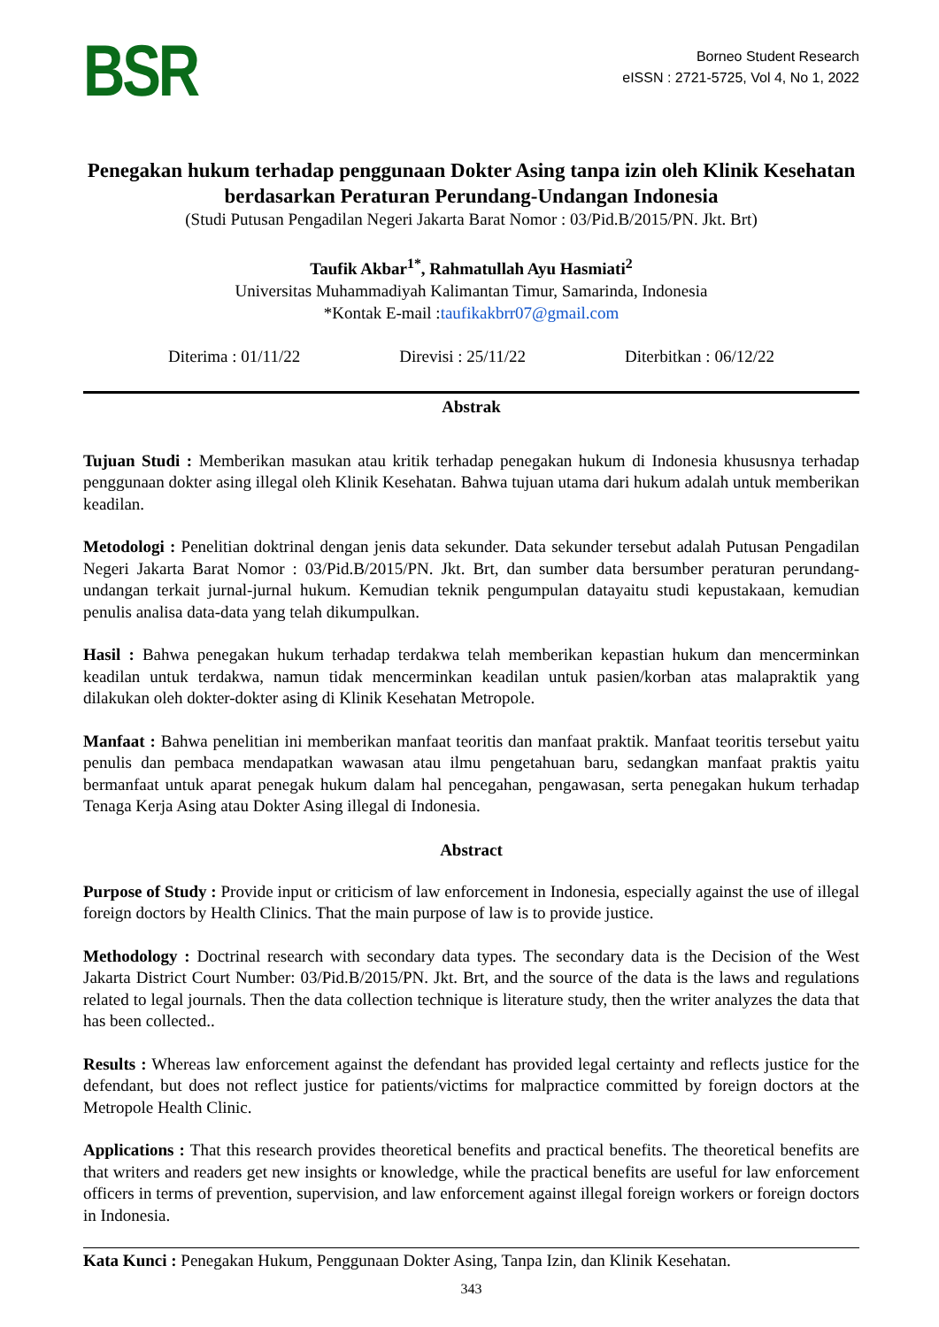BSR
Borneo Student Research
eISSN : 2721-5725, Vol 4, No 1, 2022
Penegakan hukum terhadap penggunaan Dokter Asing tanpa izin oleh Klinik Kesehatan berdasarkan Peraturan Perundang-Undangan Indonesia
(Studi Putusan Pengadilan Negeri Jakarta Barat Nomor : 03/Pid.B/2015/PN. Jkt. Brt)
Taufik Akbar<sup>1*</sup>, Rahmatullah Ayu Hasmiati<sup>2</sup>
Universitas Muhammadiyah Kalimantan Timur, Samarinda, Indonesia
*Kontak E-mail :taufikakbrr07@gmail.com
Diterima : 01/11/22 Direvisi : 25/11/22 Diterbitkan : 06/12/22
Abstrak
Tujuan Studi : Memberikan masukan atau kritik terhadap penegakan hukum di Indonesia khususnya terhadap penggunaan dokter asing illegal oleh Klinik Kesehatan. Bahwa tujuan utama dari hukum adalah untuk memberikan keadilan.
Metodologi : Penelitian doktrinal dengan jenis data sekunder. Data sekunder tersebut adalah Putusan Pengadilan Negeri Jakarta Barat Nomor : 03/Pid.B/2015/PN. Jkt. Brt, dan sumber data bersumber peraturan perundang-undangan terkait jurnal-jurnal hukum. Kemudian teknik pengumpulan datayaitu studi kepustakaan, kemudian penulis analisa data-data yang telah dikumpulkan.
Hasil : Bahwa penegakan hukum terhadap terdakwa telah memberikan kepastian hukum dan mencerminkan keadilan untuk terdakwa, namun tidak mencerminkan keadilan untuk pasien/korban atas malapraktik yang dilakukan oleh dokter-dokter asing di Klinik Kesehatan Metropole.
Manfaat : Bahwa penelitian ini memberikan manfaat teoritis dan manfaat praktik. Manfaat teoritis tersebut yaitu penulis dan pembaca mendapatkan wawasan atau ilmu pengetahuan baru, sedangkan manfaat praktis yaitu bermanfaat untuk aparat penegak hukum dalam hal pencegahan, pengawasan, serta penegakan hukum terhadap Tenaga Kerja Asing atau Dokter Asing illegal di Indonesia.
Abstract
Purpose of Study : Provide input or criticism of law enforcement in Indonesia, especially against the use of illegal foreign doctors by Health Clinics. That the main purpose of law is to provide justice.
Methodology : Doctrinal research with secondary data types. The secondary data is the Decision of the West Jakarta District Court Number: 03/Pid.B/2015/PN. Jkt. Brt, and the source of the data is the laws and regulations related to legal journals. Then the data collection technique is literature study, then the writer analyzes the data that has been collected..
Results : Whereas law enforcement against the defendant has provided legal certainty and reflects justice for the defendant, but does not reflect justice for patients/victims for malpractice committed by foreign doctors at the Metropole Health Clinic.
Applications : That this research provides theoretical benefits and practical benefits. The theoretical benefits are that writers and readers get new insights or knowledge, while the practical benefits are useful for law enforcement officers in terms of prevention, supervision, and law enforcement against illegal foreign workers or foreign doctors in Indonesia.
Kata Kunci : Penegakan Hukum, Penggunaan Dokter Asing, Tanpa Izin, dan Klinik Kesehatan.
343